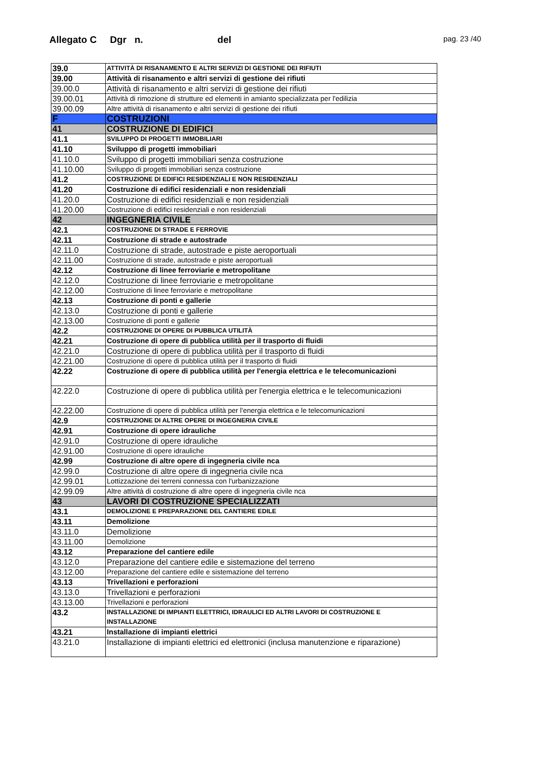Allegato C Dgr n. del pag. 23 /40
| 39.0 | ATTIVITÀ DI RISANAMENTO E ALTRI SERVIZI DI GESTIONE DEI RIFIUTI |
| 39.00 | Attività di risanamento e altri servizi di gestione dei rifiuti |
| 39.00.0 | Attività di risanamento e altri servizi di gestione dei rifiuti |
| 39.00.01 | Attività di rimozione di strutture ed elementi in amianto specializzata per l'edilizia |
| 39.00.09 | Altre attività di risanamento e altri servizi di gestione dei rifiuti |
| F | COSTRUZIONI |
| 41 | COSTRUZIONE DI EDIFICI |
| 41.1 | SVILUPPO DI PROGETTI IMMOBILIARI |
| 41.10 | Sviluppo di progetti immobiliari |
| 41.10.0 | Sviluppo di progetti immobiliari senza costruzione |
| 41.10.00 | Sviluppo di progetti immobiliari senza costruzione |
| 41.2 | COSTRUZIONE DI EDIFICI RESIDENZIALI E NON RESIDENZIALI |
| 41.20 | Costruzione di edifici residenziali e non residenziali |
| 41.20.0 | Costruzione di edifici residenziali e non residenziali |
| 41.20.00 | Costruzione di edifici residenziali e non residenziali |
| 42 | INGEGNERIA CIVILE |
| 42.1 | COSTRUZIONE DI STRADE E FERROVIE |
| 42.11 | Costruzione di strade e autostrade |
| 42.11.0 | Costruzione di strade, autostrade e piste aeroportuali |
| 42.11.00 | Costruzione di strade, autostrade e piste aeroportuali |
| 42.12 | Costruzione di linee ferroviarie e metropolitane |
| 42.12.0 | Costruzione di linee ferroviarie e metropolitane |
| 42.12.00 | Costruzione di linee ferroviarie e metropolitane |
| 42.13 | Costruzione di ponti e gallerie |
| 42.13.0 | Costruzione di ponti e gallerie |
| 42.13.00 | Costruzione di ponti e gallerie |
| 42.2 | COSTRUZIONE DI OPERE DI PUBBLICA UTILITÀ |
| 42.21 | Costruzione di opere di pubblica utilità per il trasporto di fluidi |
| 42.21.0 | Costruzione di opere di pubblica utilità per il trasporto di fluidi |
| 42.21.00 | Costruzione di opere di pubblica utilità per il trasporto di fluidi |
| 42.22 | Costruzione di opere di pubblica utilità per l'energia elettrica e le telecomunicazioni |
| 42.22.0 | Costruzione di opere di pubblica utilità per l'energia elettrica e le telecomunicazioni |
| 42.22.00 | Costruzione di opere di pubblica utilità per l'energia elettrica e le telecomunicazioni |
| 42.9 | COSTRUZIONE DI ALTRE OPERE DI INGEGNERIA CIVILE |
| 42.91 | Costruzione di opere idrauliche |
| 42.91.0 | Costruzione di opere idrauliche |
| 42.91.00 | Costruzione di opere idrauliche |
| 42.99 | Costruzione di altre opere di ingegneria civile nca |
| 42.99.0 | Costruzione di altre opere di ingegneria civile nca |
| 42.99.01 | Lottizzazione dei terreni connessa con l'urbanizzazione |
| 42.99.09 | Altre attività di costruzione di altre opere di ingegneria civile nca |
| 43 | LAVORI DI COSTRUZIONE SPECIALIZZATI |
| 43.1 | DEMOLIZIONE E PREPARAZIONE DEL CANTIERE EDILE |
| 43.11 | Demolizione |
| 43.11.0 | Demolizione |
| 43.11.00 | Demolizione |
| 43.12 | Preparazione del cantiere edile |
| 43.12.0 | Preparazione del cantiere edile e sistemazione del terreno |
| 43.12.00 | Preparazione del cantiere edile e sistemazione del terreno |
| 43.13 | Trivellazioni e perforazioni |
| 43.13.0 | Trivellazioni e perforazioni |
| 43.13.00 | Trivellazioni e perforazioni |
| 43.2 | INSTALLAZIONE DI IMPIANTI ELETTRICI, IDRAULICI ED ALTRI LAVORI DI COSTRUZIONE E INSTALLAZIONE |
| 43.21 | Installazione di impianti elettrici |
| 43.21.0 | Installazione di impianti elettrici ed elettronici (inclusa manutenzione e riparazione) |